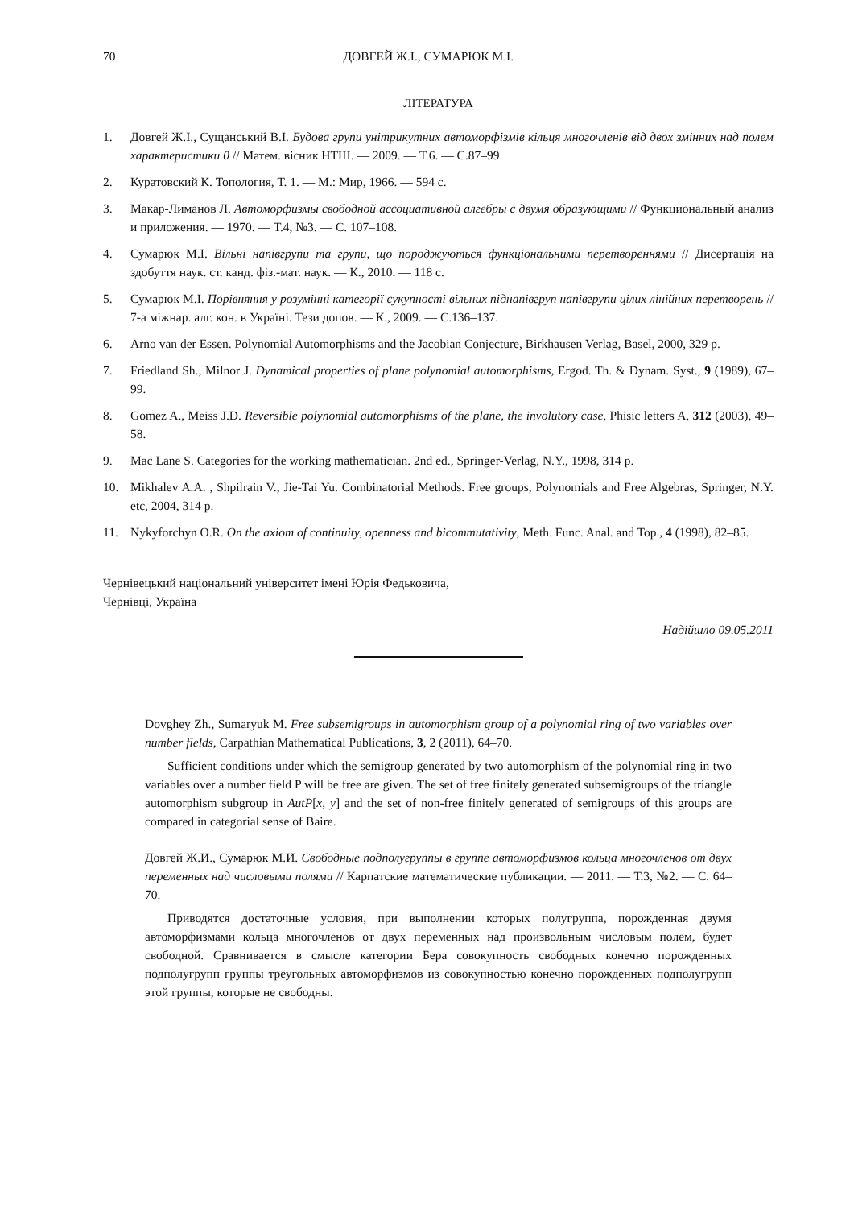70 ДОВГЕЙ Ж.І., СУМАРЮК М.І.
ЛІТЕРАТУРА
1. Довгей Ж.І., Сущанський В.І. Будова групи унітрикутних автоморфізмів кільця многочленів від двох змінних над полем характеристики 0 // Матем. вісник НТШ. — 2009. — Т.6. — С.87–99.
2. Куратовский К. Топология, Т. 1. — М.: Мир, 1966. — 594 с.
3. Макар-Лиманов Л. Автоморфизмы свободной ассоциативной алгебры с двумя образующими // Функциональный анализ и приложения. — 1970. — Т.4, №3. — С. 107–108.
4. Сумарюк М.І. Вільні напівгрупи та групи, що породжуються функціональними перетвореннями // Дисертація на здобуття наук. ст. канд. фіз.-мат. наук. — К., 2010. — 118 с.
5. Сумарюк М.І. Порівняння у розумінні категорії сукупності вільних піднапівгруп напівгрупи цілих лінійних перетворень // 7-а міжнар. алг. кон. в Україні. Тези допов. — К., 2009. — С.136–137.
6. Arno van der Essen. Polynomial Automorphisms and the Jacobian Conjecture, Birkhausen Verlag, Basel, 2000, 329 p.
7. Friedland Sh., Milnor J. Dynamical properties of plane polynomial automorphisms, Ergod. Th. & Dynam. Syst., 9 (1989), 67–99.
8. Gomez A., Meiss J.D. Reversible polynomial automorphisms of the plane, the involutory case, Phisic letters A, 312 (2003), 49–58.
9. Mac Lane S. Categories for the working mathematician. 2nd ed., Springer-Verlag, N.Y., 1998, 314 p.
10. Mikhalev A.A. , Shpilrain V., Jie-Tai Yu. Combinatorial Methods. Free groups, Polynomials and Free Algebras, Springer, N.Y. etc, 2004, 314 p.
11. Nykyforchyn O.R. On the axiom of continuity, openness and bicommutativity, Meth. Func. Anal. and Top., 4 (1998), 82–85.
Чернівецький національний університет імені Юрія Федьковича,
Чернівці, Україна
Надійшло 09.05.2011
Dovghey Zh., Sumaryuk M. Free subsemigroups in automorphism group of a polynomial ring of two variables over number fields, Carpathian Mathematical Publications, 3, 2 (2011), 64–70.
Sufficient conditions under which the semigroup generated by two automorphism of the polynomial ring in two variables over a number field P will be free are given. The set of free finitely generated subsemigroups of the triangle automorphism subgroup in AutP[x, y] and the set of non-free finitely generated of semigroups of this groups are compared in categorial sense of Baire.
Довгей Ж.И., Сумарюк М.И. Свободные подполугруппы в группе автоморфизмов кольца многочленов от двух переменных над числовыми полями // Карпатские математические публикации. — 2011. — Т.3, №2. — С. 64–70.
Приводятся достаточные условия, при выполнении которых полугруппа, порожденная двумя автоморфизмами кольца многочленов от двух переменных над произвольным числовым полем, будет свободной. Сравнивается в смысле категории Бера совокупность свободных конечно порожденных подполугрупп группы треугольных автоморфизмов из совокупностью конечно порожденных подполугрупп этой группы, которые не свободны.